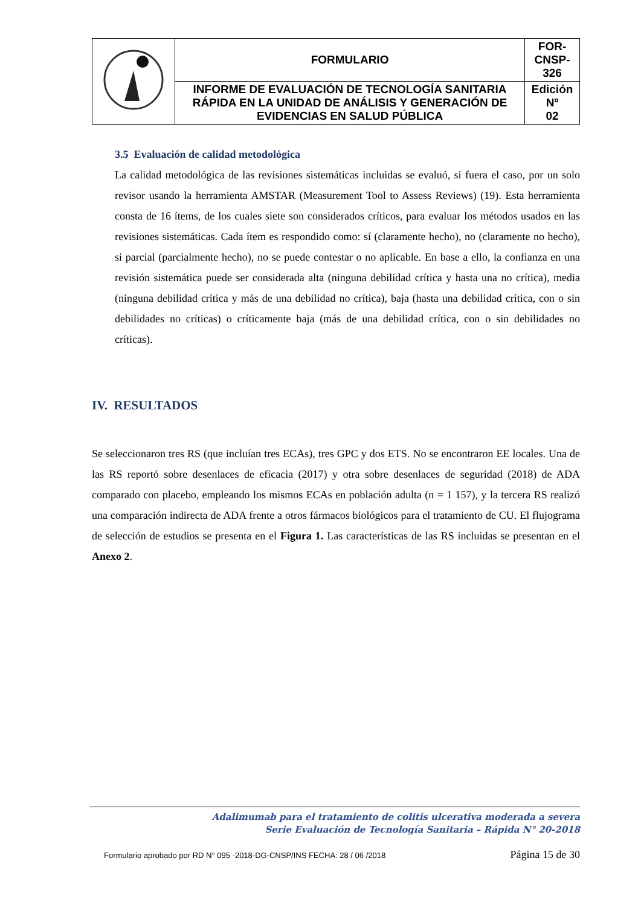| | FORMULARIO | FOR-CNSP- 326 |
| | INFORME DE EVALUACIÓN DE TECNOLOGÍA SANITARIA RÁPIDA EN LA UNIDAD DE ANÁLISIS Y GENERACIÓN DE EVIDENCIAS EN SALUD PÚBLICA | Edición Nº 02 |
3.5 Evaluación de calidad metodológica
La calidad metodológica de las revisiones sistemáticas incluidas se evaluó, si fuera el caso, por un solo revisor usando la herramienta AMSTAR (Measurement Tool to Assess Reviews) (19). Esta herramienta consta de 16 ítems, de los cuales siete son considerados críticos, para evaluar los métodos usados en las revisiones sistemáticas. Cada ítem es respondido como: sí (claramente hecho), no (claramente no hecho), si parcial (parcialmente hecho), no se puede contestar o no aplicable. En base a ello, la confianza en una revisión sistemática puede ser considerada alta (ninguna debilidad crítica y hasta una no crítica), media (ninguna debilidad crítica y más de una debilidad no crítica), baja (hasta una debilidad crítica, con o sin debilidades no críticas) o críticamente baja (más de una debilidad crítica, con o sin debilidades no críticas).
IV. RESULTADOS
Se seleccionaron tres RS (que incluían tres ECAs), tres GPC y dos ETS. No se encontraron EE locales. Una de las RS reportó sobre desenlaces de eficacia (2017) y otra sobre desenlaces de seguridad (2018) de ADA comparado con placebo, empleando los mismos ECAs en población adulta (n = 1 157), y la tercera RS realizó una comparación indirecta de ADA frente a otros fármacos biológicos para el tratamiento de CU. El flujograma de selección de estudios se presenta en el Figura 1. Las características de las RS incluidas se presentan en el Anexo 2.
Adalimumab para el tratamiento de colitis ulcerativa moderada a severa
Serie Evaluación de Tecnología Sanitaria – Rápida N° 20-2018
Formulario aprobado por RD N° 095 -2018-DG-CNSP/INS FECHA: 28 / 06 /2018 Página 15 de 30